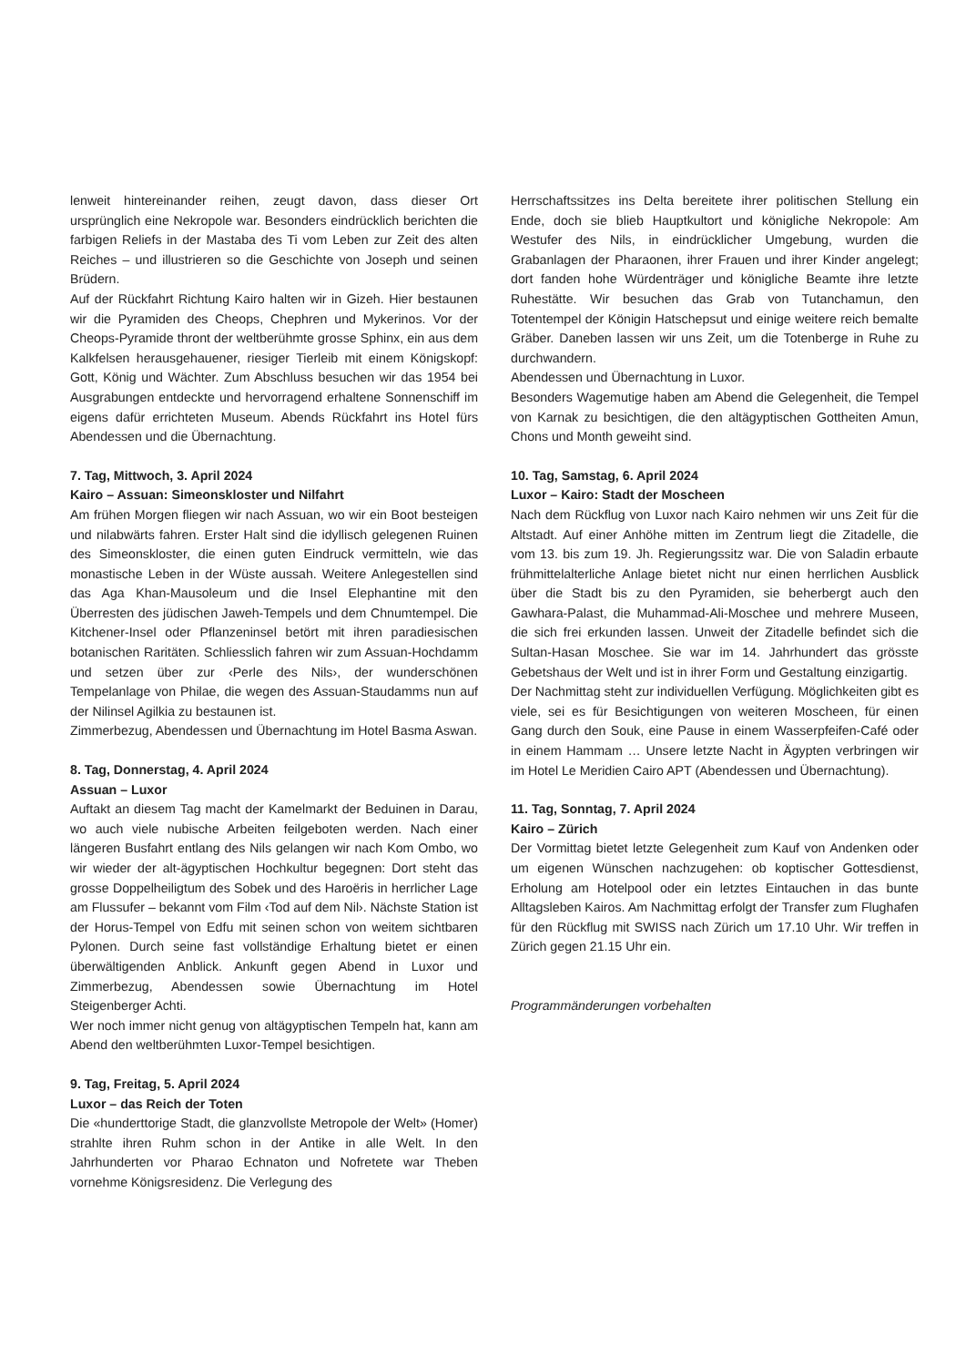lenweit hintereinander reihen, zeugt davon, dass dieser Ort ursprünglich eine Nekropole war. Besonders eindrücklich berichten die farbigen Reliefs in der Mastaba des Ti vom Leben zur Zeit des alten Reiches – und illustrieren so die Geschichte von Joseph und seinen Brüdern.
Auf der Rückfahrt Richtung Kairo halten wir in Gizeh. Hier bestaunen wir die Pyramiden des Cheops, Chephren und Mykerinos. Vor der Cheops-Pyramide thront der weltberühmte grosse Sphinx, ein aus dem Kalkfelsen herausgehauener, riesiger Tierleib mit einem Königskopf: Gott, König und Wächter. Zum Abschluss besuchen wir das 1954 bei Ausgrabungen entdeckte und hervorragend erhaltene Sonnenschiff im eigens dafür errichteten Museum. Abends Rückfahrt ins Hotel fürs Abendessen und die Übernachtung.
7. Tag, Mittwoch, 3. April 2024
Kairo – Assuan: Simeonskloster und Nilfahrt
Am frühen Morgen fliegen wir nach Assuan, wo wir ein Boot besteigen und nilabwärts fahren. Erster Halt sind die idyllisch gelegenen Ruinen des Simeonskloster, die einen guten Eindruck vermitteln, wie das monastische Leben in der Wüste aussah. Weitere Anlegestellen sind das Aga Khan-Mausoleum und die Insel Elephantine mit den Überresten des jüdischen Jaweh-Tempels und dem Chnumtempel. Die Kitchener-Insel oder Pflanzeninsel betört mit ihren paradiesischen botanischen Raritäten. Schliesslich fahren wir zum Assuan-Hochdamm und setzen über zur ‹Perle des Nils›, der wunderschönen Tempelanlage von Philae, die wegen des Assuan-Staudamms nun auf der Nilinsel Agilkia zu bestaunen ist.
Zimmerbezug, Abendessen und Übernachtung im Hotel Basma Aswan.
8. Tag, Donnerstag, 4. April 2024
Assuan – Luxor
Auftakt an diesem Tag macht der Kamelmarkt der Beduinen in Darau, wo auch viele nubische Arbeiten feilgeboten werden. Nach einer längeren Busfahrt entlang des Nils gelangen wir nach Kom Ombo, wo wir wieder der alt-ägyptischen Hochkultur begegnen: Dort steht das grosse Doppelheiligtum des Sobek und des Haroëris in herrlicher Lage am Flussufer – bekannt vom Film ‹Tod auf dem Nil›. Nächste Station ist der Horus-Tempel von Edfu mit seinen schon von weitem sichtbaren Pylonen. Durch seine fast vollständige Erhaltung bietet er einen überwältigenden Anblick. Ankunft gegen Abend in Luxor und Zimmerbezug, Abendessen sowie Übernachtung im Hotel Steigenberger Achti.
Wer noch immer nicht genug von altägyptischen Tempeln hat, kann am Abend den weltberühmten Luxor-Tempel besichtigen.
9. Tag, Freitag, 5. April 2024
Luxor – das Reich der Toten
Die «hunderttorige Stadt, die glanzvollste Metropole der Welt» (Homer) strahlte ihren Ruhm schon in der Antike in alle Welt. In den Jahrhunderten vor Pharao Echnaton und Nofretete war Theben vornehme Königsresidenz. Die Verlegung des
Herrschaftssitzes ins Delta bereitete ihrer politischen Stellung ein Ende, doch sie blieb Hauptkultort und königliche Nekropole: Am Westufer des Nils, in eindrücklicher Umgebung, wurden die Grabanlagen der Pharaonen, ihrer Frauen und ihrer Kinder angelegt; dort fanden hohe Würdenträger und königliche Beamte ihre letzte Ruhestätte. Wir besuchen das Grab von Tutanchamun, den Totentempel der Königin Hatschepsut und einige weitere reich bemalte Gräber. Daneben lassen wir uns Zeit, um die Totenberge in Ruhe zu durchwandern.
Abendessen und Übernachtung in Luxor.
Besonders Wagemutige haben am Abend die Gelegenheit, die Tempel von Karnak zu besichtigen, die den altägyptischen Gottheiten Amun, Chons und Month geweiht sind.
10. Tag, Samstag, 6. April 2024
Luxor – Kairo: Stadt der Moscheen
Nach dem Rückflug von Luxor nach Kairo nehmen wir uns Zeit für die Altstadt. Auf einer Anhöhe mitten im Zentrum liegt die Zitadelle, die vom 13. bis zum 19. Jh. Regierungssitz war. Die von Saladin erbaute frühmittelalterliche Anlage bietet nicht nur einen herrlichen Ausblick über die Stadt bis zu den Pyramiden, sie beherbergt auch den Gawhara-Palast, die Muhammad-Ali-Moschee und mehrere Museen, die sich frei erkunden lassen. Unweit der Zitadelle befindet sich die Sultan-Hasan Moschee. Sie war im 14. Jahrhundert das grösste Gebetshaus der Welt und ist in ihrer Form und Gestaltung einzigartig.
Der Nachmittag steht zur individuellen Verfügung. Möglichkeiten gibt es viele, sei es für Besichtigungen von weiteren Moscheen, für einen Gang durch den Souk, eine Pause in einem Wasserpfeifen-Café oder in einem Hammam … Unsere letzte Nacht in Ägypten verbringen wir im Hotel Le Meridien Cairo APT (Abendessen und Übernachtung).
11. Tag, Sonntag, 7. April 2024
Kairo – Zürich
Der Vormittag bietet letzte Gelegenheit zum Kauf von Andenken oder um eigenen Wünschen nachzugehen: ob koptischer Gottesdienst, Erholung am Hotelpool oder ein letztes Eintauchen in das bunte Alltagsleben Kairos. Am Nachmittag erfolgt der Transfer zum Flughafen für den Rückflug mit SWISS nach Zürich um 17.10 Uhr. Wir treffen in Zürich gegen 21.15 Uhr ein.
Programmänderungen vorbehalten